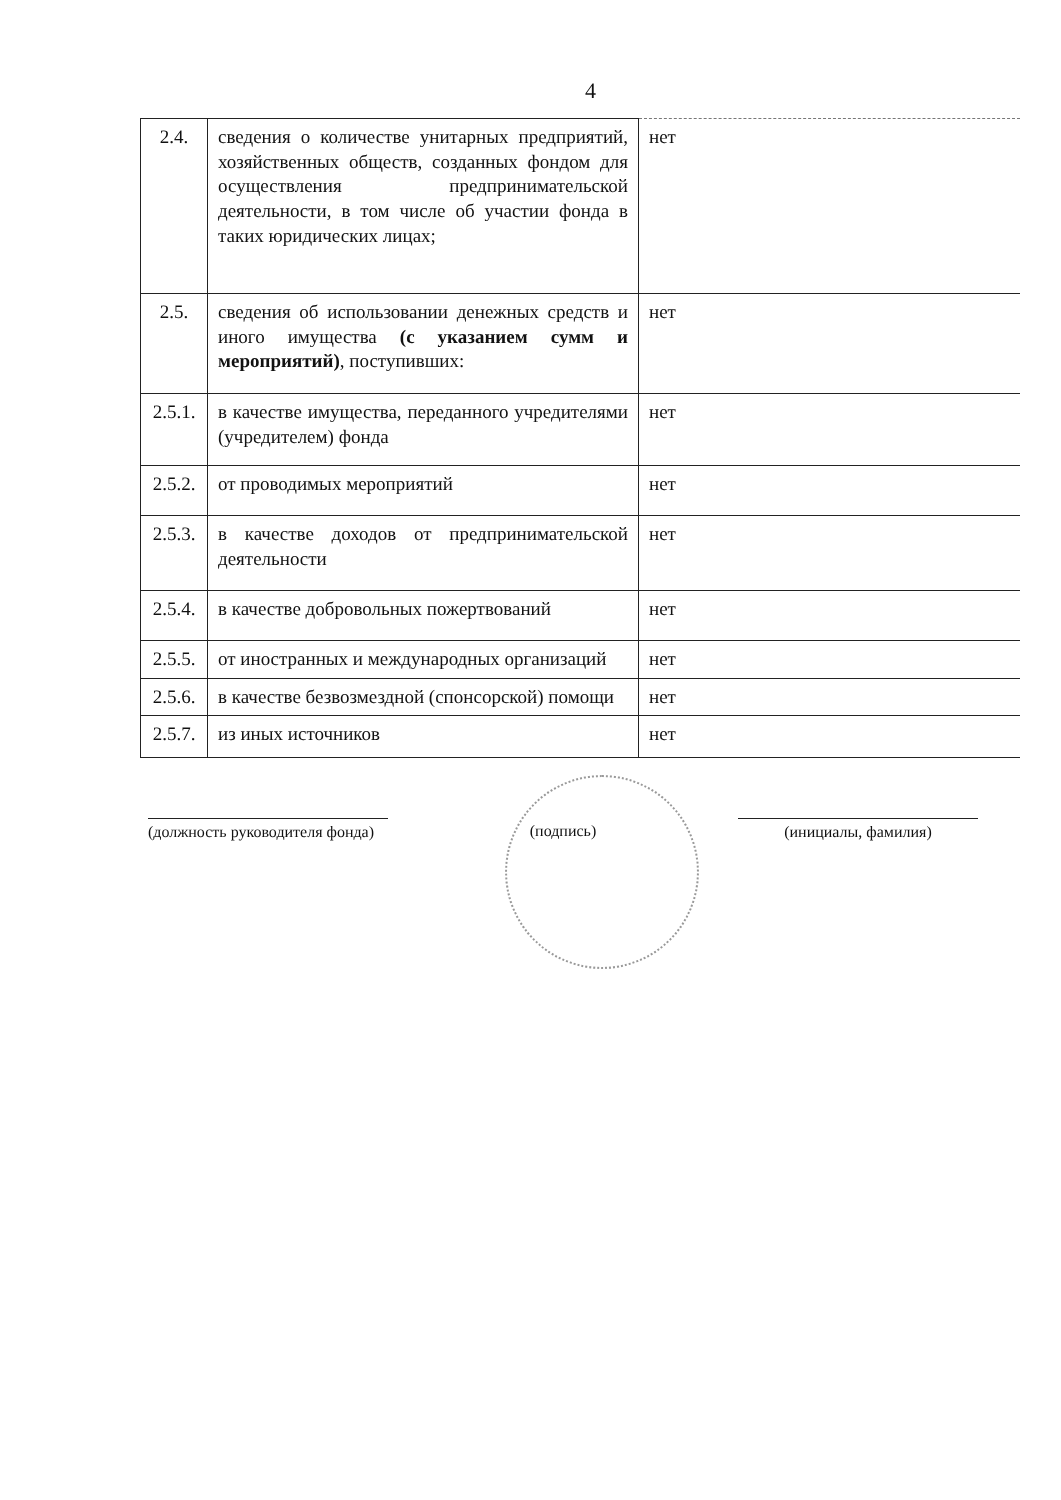4
| 2.4. | сведения о количестве унитарных предприятий, хозяйственных обществ, созданных фондом для осуществления предпринимательской деятельности, в том числе об участии фонда в таких юридических лицах; | нет |
| 2.5. | сведения об использовании денежных средств и иного имущества (с указанием сумм и мероприятий) , поступивших: | нет |
| 2.5.1. | в качестве имущества, переданного учредителями (учредителем) фонда | нет |
| 2.5.2. | от проводимых мероприятий | нет |
| 2.5.3. | в качестве доходов от предпринимательской деятельности | нет |
| 2.5.4. | в качестве добровольных пожертвований | нет |
| 2.5.5. | от иностранных и международных организаций | нет |
| 2.5.6. | в качестве безвозмездной (спонсорской) помощи | нет |
| 2.5.7. | из иных источников | нет |
(должность руководителя фонда)
(подпись) (инициалы, фамилия)